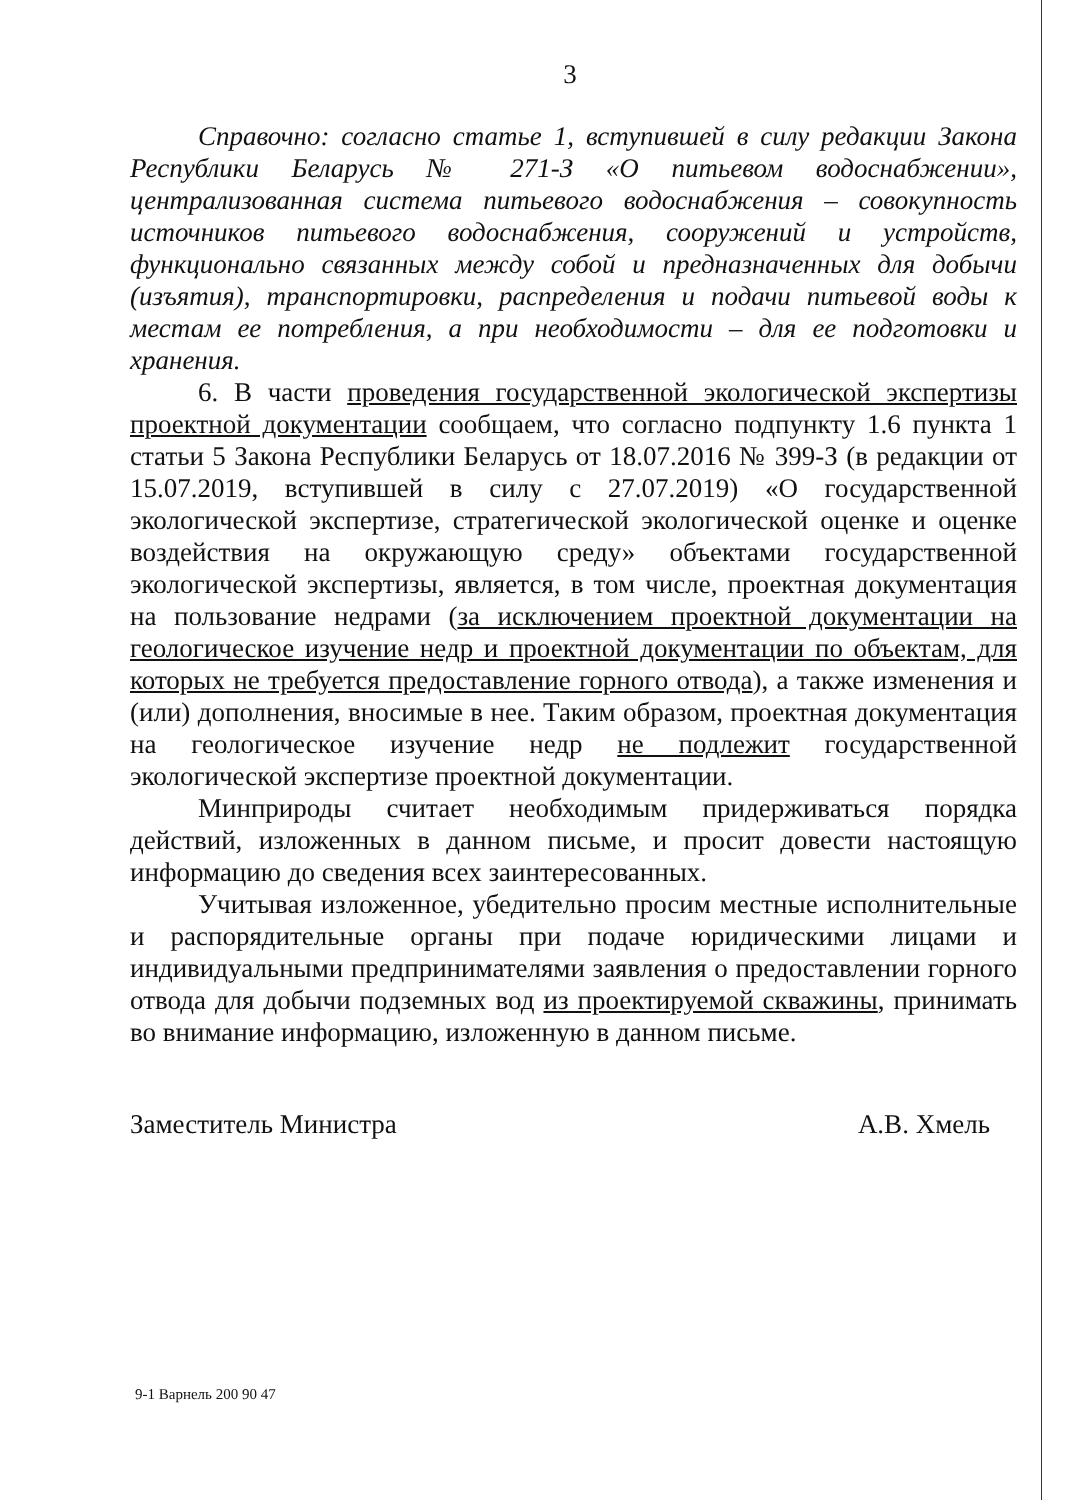3
Справочно: согласно статье 1, вступившей в силу редакции Закона Республики Беларусь № 271-З «О питьевом водоснабжении», централизованная система питьевого водоснабжения – совокупность источников питьевого водоснабжения, сооружений и устройств, функционально связанных между собой и предназначенных для добычи (изъятия), транспортировки, распределения и подачи питьевой воды к местам ее потребления, а при необходимости – для ее подготовки и хранения.
6. В части проведения государственной экологической экспертизы проектной документации сообщаем, что согласно подпункту 1.6 пункта 1 статьи 5 Закона Республики Беларусь от 18.07.2016 № 399-З (в редакции от 15.07.2019, вступившей в силу с 27.07.2019) «О государственной экологической экспертизе, стратегической экологической оценке и оценке воздействия на окружающую среду» объектами государственной экологической экспертизы, является, в том числе, проектная документация на пользование недрами (за исключением проектной документации на геологическое изучение недр и проектной документации по объектам, для которых не требуется предоставление горного отвода), а также изменения и (или) дополнения, вносимые в нее. Таким образом, проектная документация на геологическое изучение недр не подлежит государственной экологической экспертизе проектной документации.
Минприроды считает необходимым придерживаться порядка действий, изложенных в данном письме, и просит довести настоящую информацию до сведения всех заинтересованных.
Учитывая изложенное, убедительно просим местные исполнительные и распорядительные органы при подаче юридическими лицами и индивидуальными предпринимателями заявления о предоставлении горного отвода для добычи подземных вод из проектируемой скважины, принимать во внимание информацию, изложенную в данном письме.
Заместитель Министра А.В. Хмель
9-1 Варнель 200 90 47